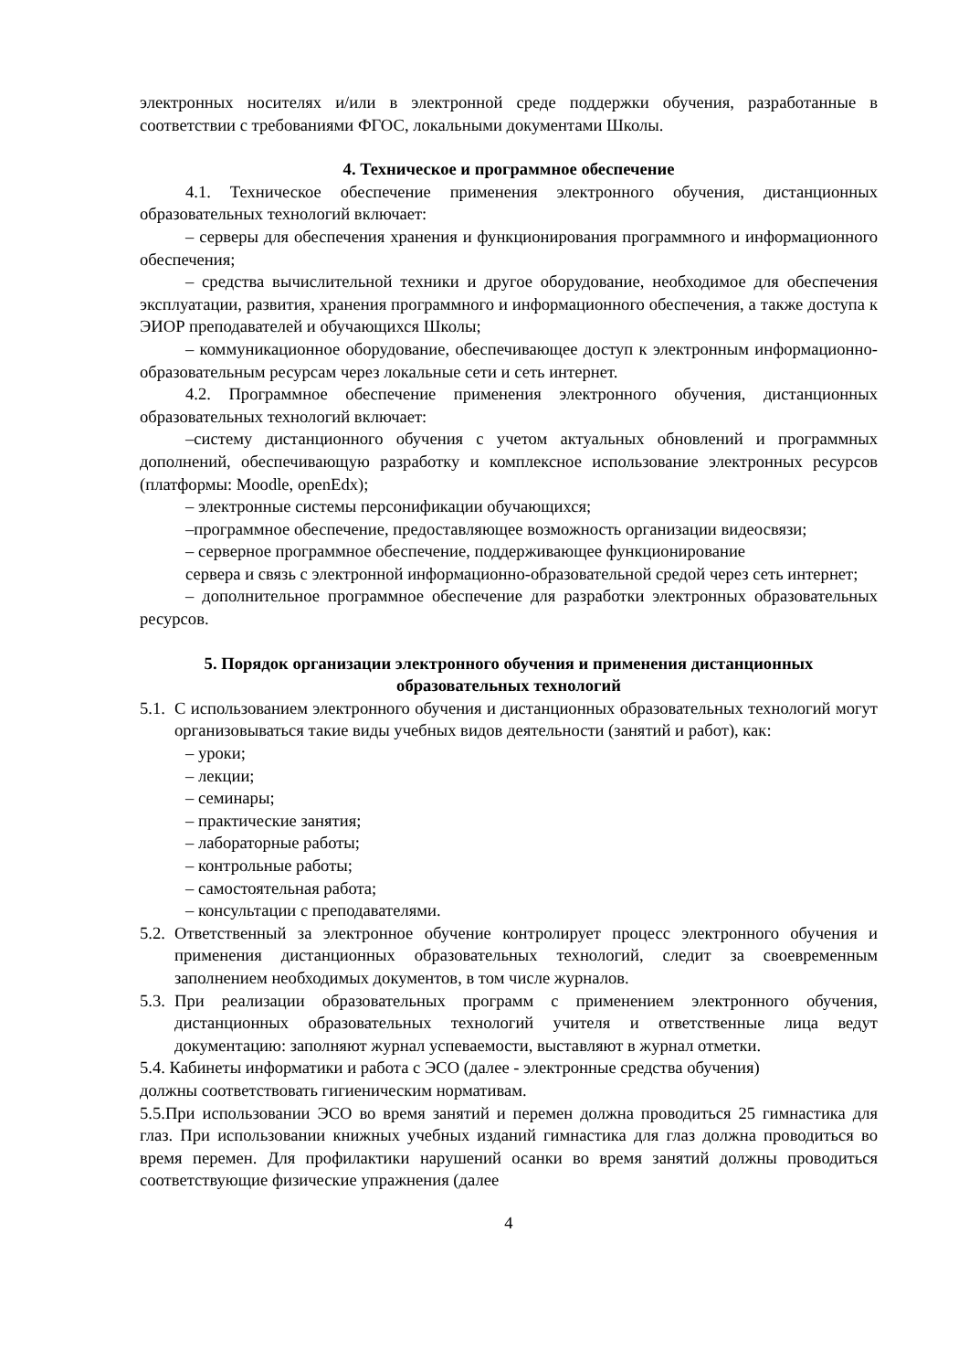электронных носителях и/или в электронной среде поддержки обучения, разработанные в соответствии с требованиями ФГОС, локальными документами Школы.
4. Техническое и программное обеспечение
4.1. Техническое обеспечение применения электронного обучения, дистанционных образовательных технологий включает:
– серверы для обеспечения хранения и функционирования программного и информационного обеспечения;
– средства вычислительной техники и другое оборудование, необходимое для обеспечения эксплуатации, развития, хранения программного и информационного обеспечения, а также доступа к ЭИОР преподавателей и обучающихся Школы;
– коммуникационное оборудование, обеспечивающее доступ к электронным информационно-образовательным ресурсам через локальные сети и сеть интернет.
4.2. Программное обеспечение применения электронного обучения, дистанционных образовательных технологий включает:
–систему дистанционного обучения с учетом актуальных обновлений и программных дополнений, обеспечивающую разработку и комплексное использование электронных ресурсов (платформы: Moodle, openEdx);
– электронные системы персонификации обучающихся;
–программное обеспечение, предоставляющее возможность организации видеосвязи;
– серверное программное обеспечение, поддерживающее функционирование
сервера и связь с электронной информационно-образовательной средой через сеть интернет;
– дополнительное программное обеспечение для разработки электронных образовательных ресурсов.
5. Порядок организации электронного обучения и применения дистанционных
образовательных технологий
5.1.
С использованием электронного обучения и дистанционных образовательных технологий могут организовываться такие виды учебных видов деятельности (занятий и работ), как:
– уроки;
– лекции;
– семинары;
– практические занятия;
– лабораторные работы;
– контрольные работы;
– самостоятельная работа;
– консультации с преподавателями.
5.2.
Ответственный за электронное обучение контролирует процесс электронного обучения и применения дистанционных образовательных технологий, следит за своевременным заполнением необходимых документов, в том числе журналов.
5.3.
При реализации образовательных программ с применением электронного обучения, дистанционных образовательных технологий учителя и ответственные лица ведут документацию: заполняют журнал успеваемости, выставляют в журнал отметки.
5.4. Кабинеты информатики и работа с ЭСО (далее - электронные средства обучения)
должны соответствовать гигиеническим нормативам.
5.5.При использовании ЭСО во время занятий и перемен должна проводиться 25 гимнастика для глаз. При использовании книжных учебных изданий гимнастика для глаз должна проводиться во время перемен. Для профилактики нарушений осанки во время занятий должны проводиться соответствующие физические упражнения (далее
4